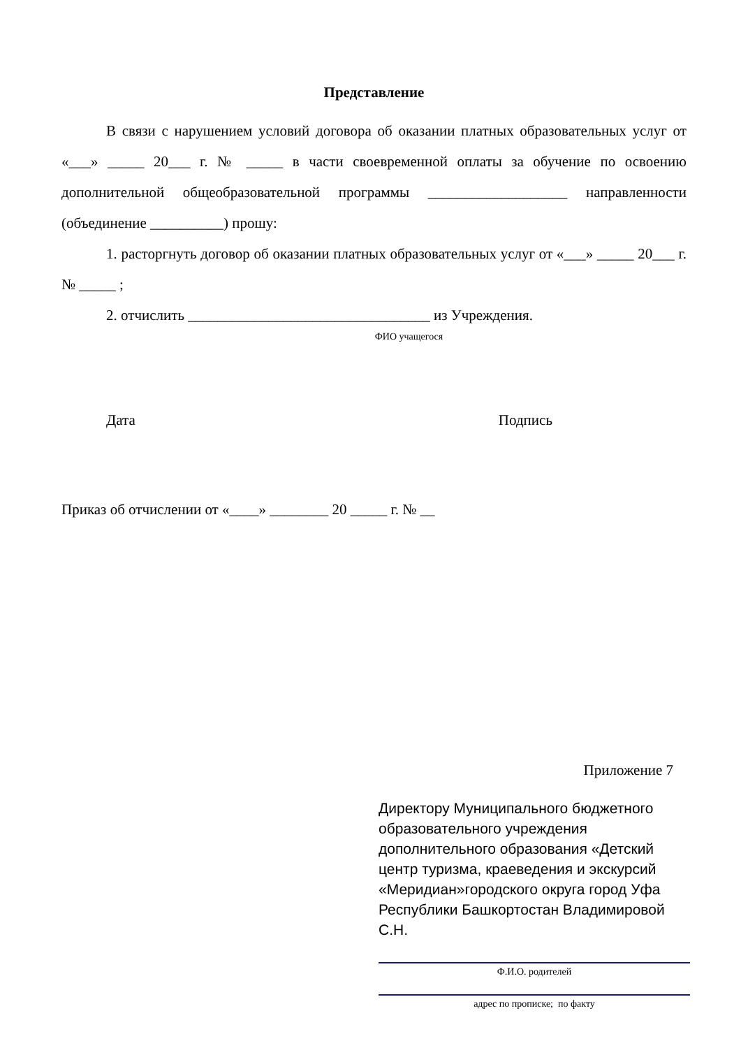Представление
В связи с нарушением условий договора об оказании платных образовательных услуг от «___» _____ 20___ г. № _____ в части своевременной оплаты за обучение по освоению дополнительной общеобразовательной программы ___________________ направленности (объединение __________) прошу:
1. расторгнуть договор об оказании платных образовательных услуг от «___» _____ 20___ г. № _____ ;
2. отчислить _________________________________ из Учреждения.
ФИО учащегося
Дата Подпись
Приказ об отчислении от «____» ________ 20 _____ г. № __
Приложение 7
Директору Муниципального бюджетного образовательного учреждения дополнительного образования «Детский центр туризма, краеведения и экскурсий «Меридиан»городского округа город Уфа Республики Башкортостан Владимировой С.Н.
Ф.И.О. родителей
адрес по прописке; по факту